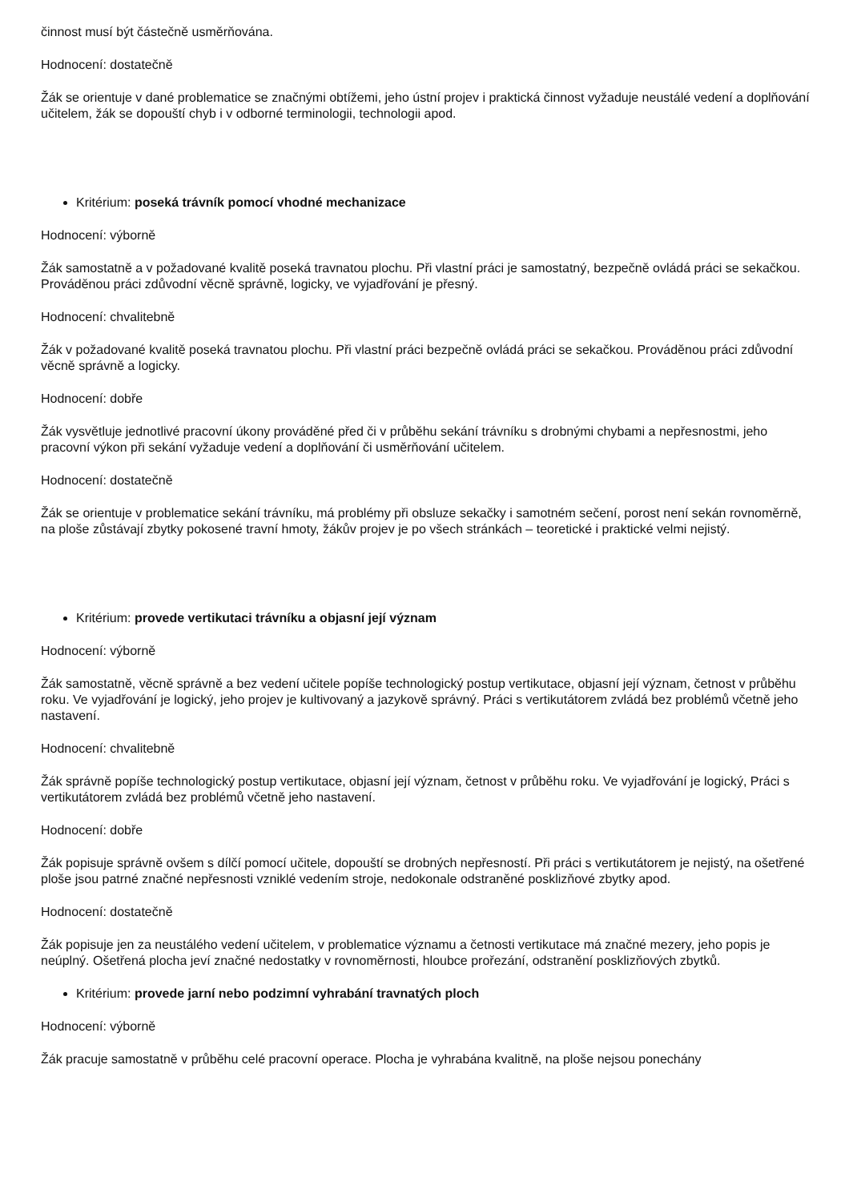činnost musí být částečně usměrňována.
Hodnocení: dostatečně
Žák se orientuje v dané problematice se značnými obtížemi, jeho ústní projev i praktická činnost vyžaduje neustálé vedení a doplňování učitelem, žák se dopouští chyb i v odborné terminologii, technologii apod.
Kritérium: poseká trávník pomocí vhodné mechanizace
Hodnocení: výborně
Žák samostatně a v požadované kvalitě poseká travnatou plochu. Při vlastní práci je samostatný, bezpečně ovládá práci se sekačkou. Prováděnou práci zdůvodní věcně správně, logicky, ve vyjadřování je přesný.
Hodnocení: chvalitebně
Žák v požadované kvalitě poseká travnatou plochu. Při vlastní práci bezpečně ovládá práci se sekačkou. Prováděnou práci zdůvodní věcně správně a logicky.
Hodnocení: dobře
Žák vysvětluje jednotlivé pracovní úkony prováděné před či v průběhu sekání trávníku s drobnými chybami a nepřesnostmi, jeho pracovní výkon při sekání vyžaduje vedení a doplňování či usměrňování učitelem.
Hodnocení: dostatečně
Žák se orientuje v problematice sekání trávníku, má problémy při obsluze sekačky i samotném sečení, porost není sekán rovnoměrně, na ploše zůstávají zbytky pokosené travní hmoty, žákův projev je po všech stránkách – teoretické i praktické velmi nejistý.
Kritérium: provede vertikutaci trávníku a objasní její význam
Hodnocení: výborně
Žák samostatně, věcně správně a bez vedení učitele popíše technologický postup vertikutace, objasní její význam, četnost v průběhu roku. Ve vyjadřování je logický, jeho projev je kultivovaný a jazykově správný. Práci s vertikutátorem zvládá bez problémů včetně jeho nastavení.
Hodnocení: chvalitebně
Žák správně popíše technologický postup vertikutace, objasní její význam, četnost v průběhu roku. Ve vyjadřování je logický, Práci s vertikutátorem zvládá bez problémů včetně jeho nastavení.
Hodnocení: dobře
Žák popisuje správně ovšem s dílčí pomocí učitele, dopouští se drobných nepřesností. Při práci s vertikutátorem je nejistý, na ošetřené ploše jsou patrné značné nepřesnosti vzniklé vedením stroje, nedokonale odstraněné posklizňové zbytky apod.
Hodnocení: dostatečně
Žák popisuje jen za neustálého vedení učitelem, v problematice významu a četnosti vertikutace má značné mezery, jeho popis je neúplný. Ošetřená plocha jeví značné nedostatky v rovnoměrnosti, hloubce prořezání, odstranění posklizňových zbytků.
Kritérium: provede jarní nebo podzimní vyhrabání travnatých ploch
Hodnocení: výborně
Žák pracuje samostatně v průběhu celé pracovní operace. Plocha je vyhrabána kvalitně, na ploše nejsou ponechány